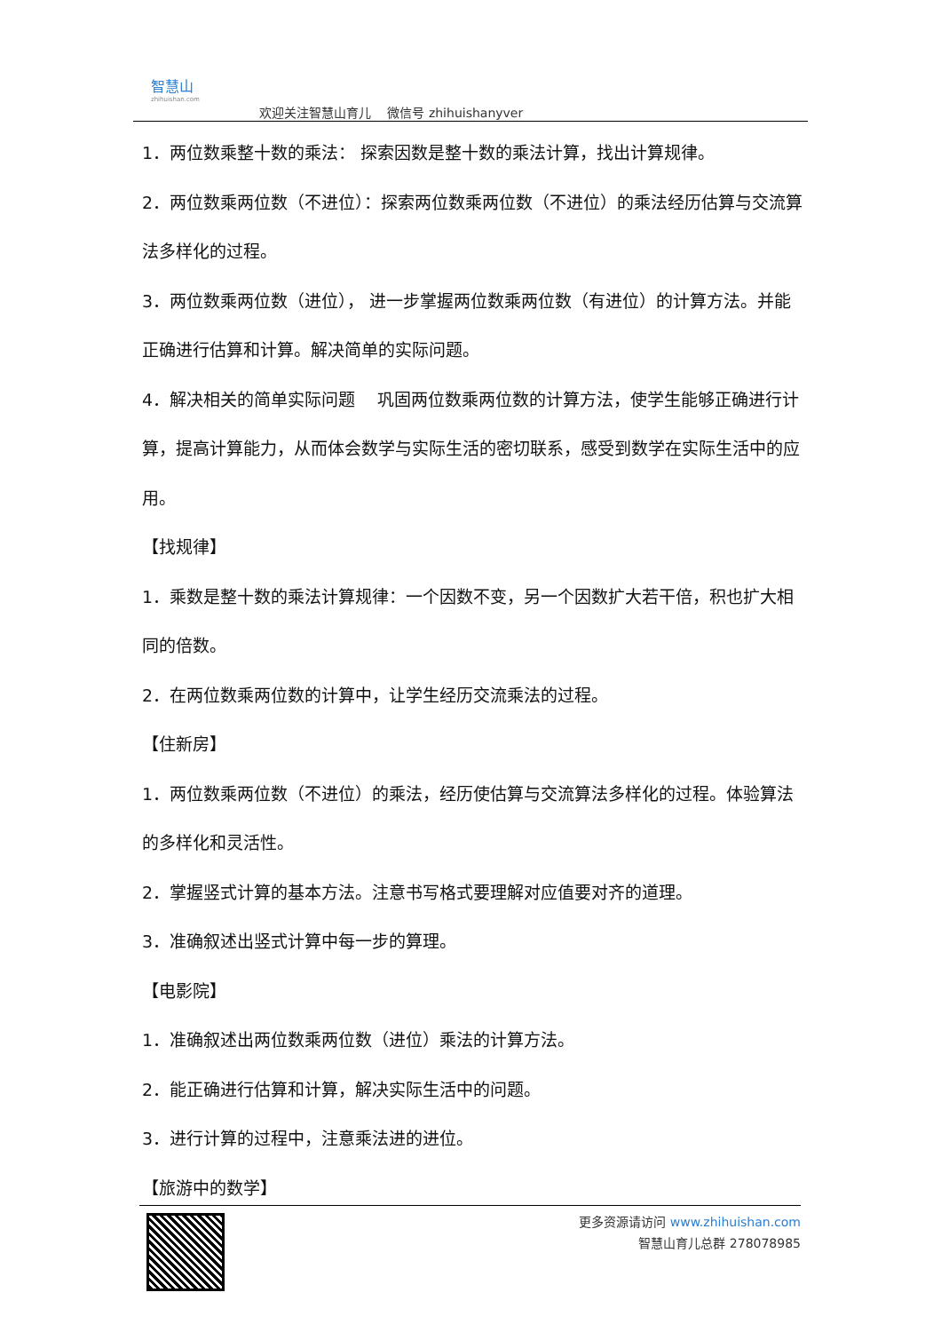智慧山
zhihuishan.com
欢迎关注智慧山育儿　 微信号 zhihuishanyver
1．两位数乘整十数的乘法： 探索因数是整十数的乘法计算，找出计算规律。
2．两位数乘两位数（不进位）：探索两位数乘两位数（不进位）的乘法经历估算与交流算法多样化的过程。
3．两位数乘两位数（进位）， 进一步掌握两位数乘两位数（有进位）的计算方法。并能正确进行估算和计算。解决简单的实际问题。
4．解决相关的简单实际问题　 巩固两位数乘两位数的计算方法，使学生能够正确进行计算，提高计算能力，从而体会数学与实际生活的密切联系，感受到数学在实际生活中的应用。
【找规律】
1．乘数是整十数的乘法计算规律：一个因数不变，另一个因数扩大若干倍，积也扩大相同的倍数。
2．在两位数乘两位数的计算中，让学生经历交流乘法的过程。
【住新房】
1．两位数乘两位数（不进位）的乘法，经历使估算与交流算法多样化的过程。体验算法的多样化和灵活性。
2．掌握竖式计算的基本方法。注意书写格式要理解对应值要对齐的道理。
3．准确叙述出竖式计算中每一步的算理。
【电影院】
1．准确叙述出两位数乘两位数（进位）乘法的计算方法。
2．能正确进行估算和计算，解决实际生活中的问题。
3．进行计算的过程中，注意乘法进的进位。
【旅游中的数学】
更多资源请访问 www.zhihuishan.com
智慧山育儿总群 278078985